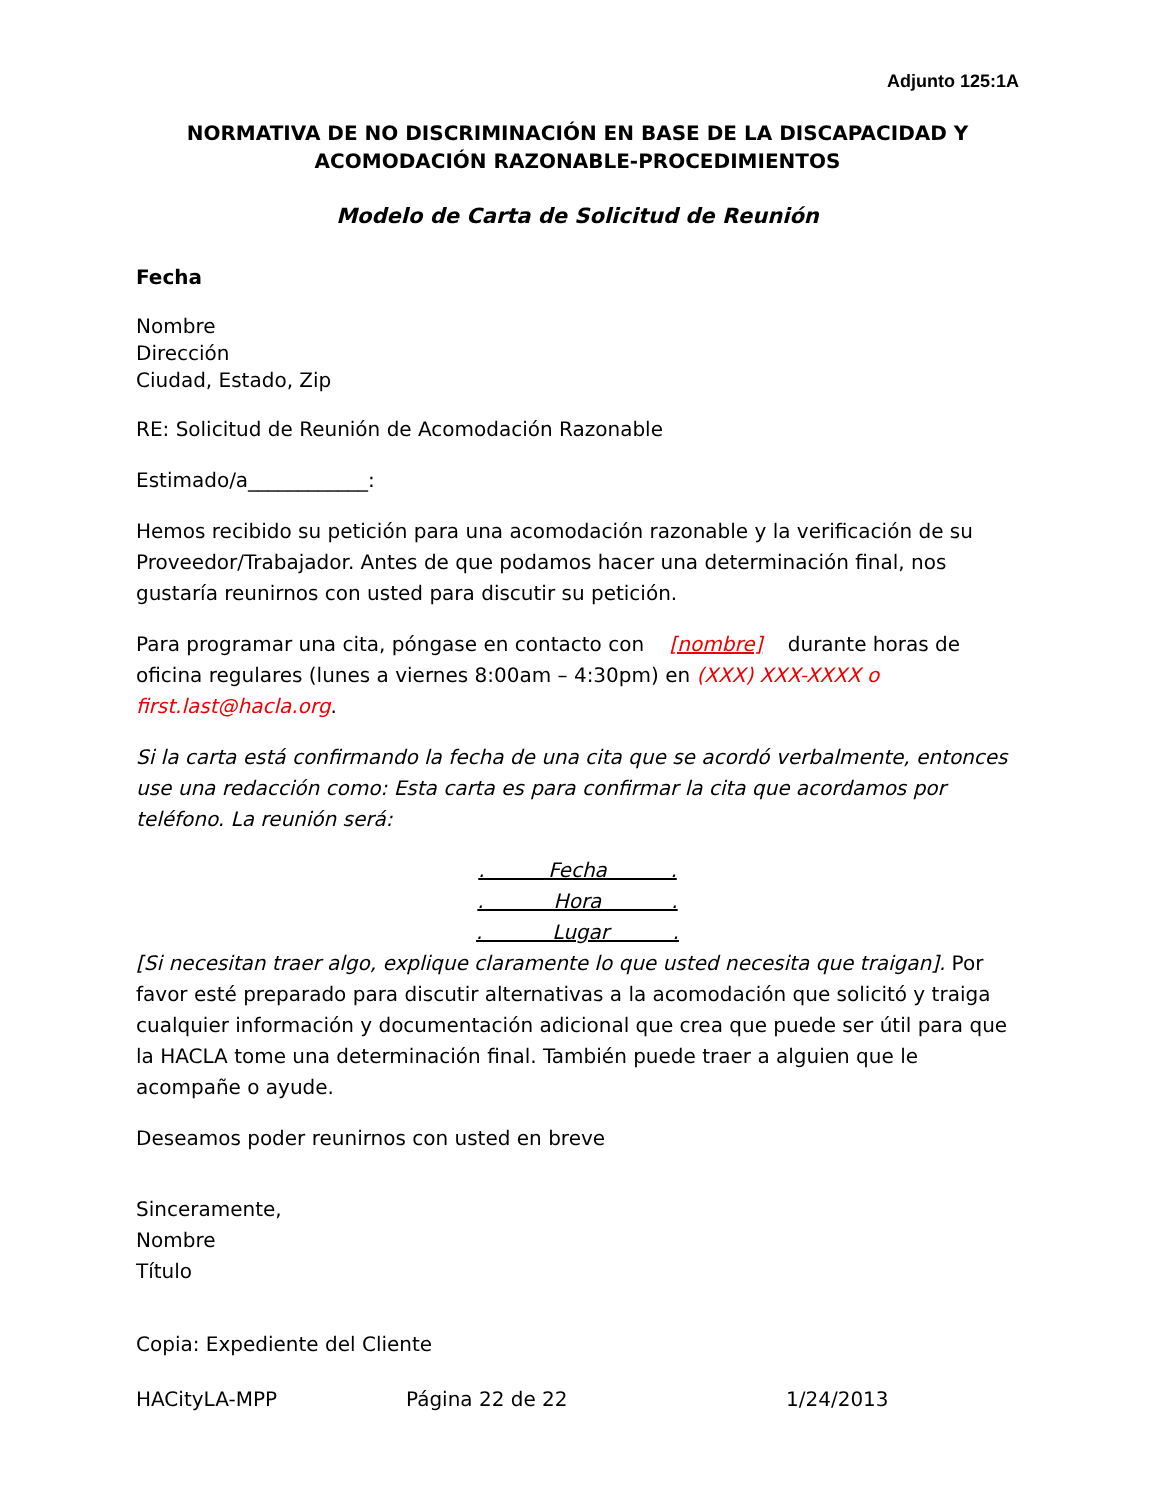Adjunto 125:1A
NORMATIVA DE NO DISCRIMINACIÓN EN BASE DE LA DISCAPACIDAD Y
ACOMODACIÓN RAZONABLE-PROCEDIMIENTOS
Modelo de Carta de Solicitud de Reunión
Fecha
Nombre
Dirección
Ciudad, Estado, Zip
RE: Solicitud de Reunión de Acomodación Razonable
Estimado/a____________:
Hemos recibido su petición para una acomodación razonable y la verificación de su Proveedor/Trabajador. Antes de que podamos hacer una determinación final, nos gustaría reunirnos con usted para discutir su petición.
Para programar una cita, póngase en contacto con [nombre] durante horas de oficina regulares (lunes a viernes 8:00am – 4:30pm) en (XXX) XXX-XXXX o first.last@hacla.org.
Si la carta está confirmando la fecha de una cita que se acordó verbalmente, entonces use una redacción como: Esta carta es para confirmar la cita que acordamos por teléfono. La reunión será:
. Fecha .
. Hora .
. Lugar .
[Si necesitan traer algo, explique claramente lo que usted necesita que traigan]. Por favor esté preparado para discutir alternativas a la acomodación que solicitó y traiga cualquier información y documentación adicional que crea que puede ser útil para que la HACLA tome una determinación final. También puede traer a alguien que le acompañe o ayude.
Deseamos poder reunirnos con usted en breve
Sinceramente,
Nombre
Título
Copia: Expediente del Cliente
HACityLA-MPP Página 22 de 22 1/24/2013